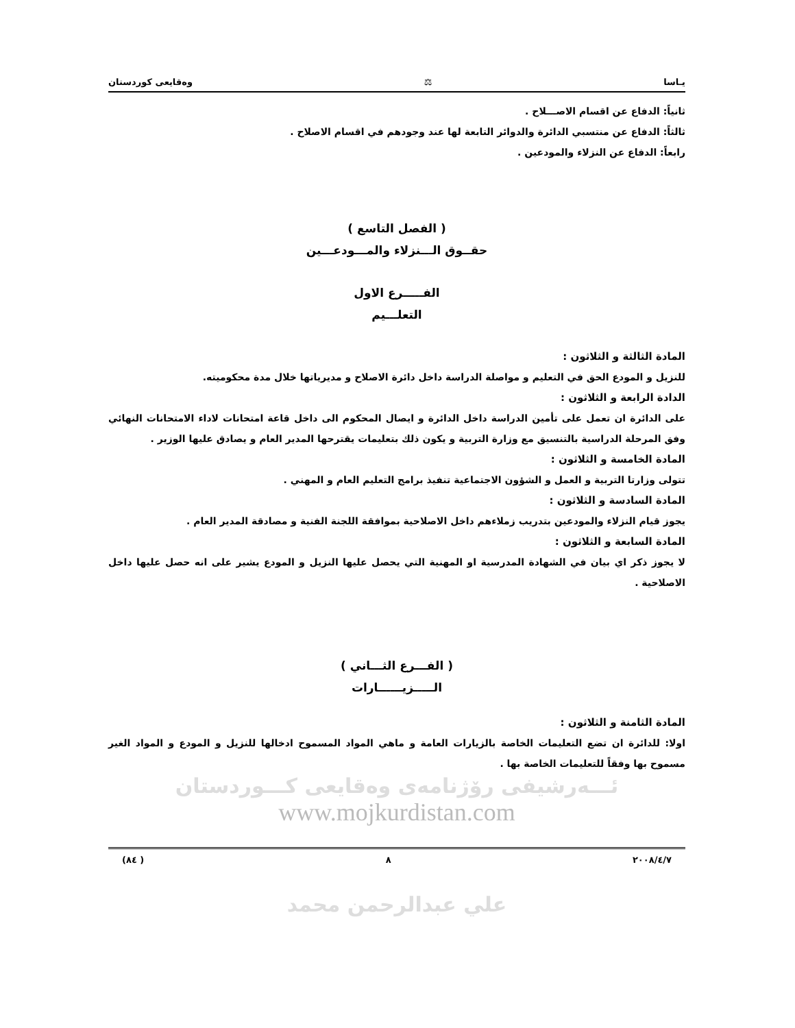يـاسا ⚖ وەقايعى كوردستان
ثانياً: الدفاع عن اقسام الاصـــلاح .
ثالثاً: الدفاع عن منتسبي الدائرة والدوائر التابعة لها عند وجودهم في اقسام الاصلاح .
رابعاً: الدفاع عن النزلاء والمودعين .
( الفصل التاسع )
حقــوق الـــنزلاء والمـــودعـــين
الفـــــرع الاول
التعلـــيم
المادة الثالثة و الثلاثون :
للنزيل و المودع الحق في التعليم و مواصلة الدراسة داخل دائرة الاصلاح و مديرياتها خلال مدة محكوميته.
الدادة الرابعة و الثلاثون :
على الدائرة ان تعمل على تأمين الدراسة داخل الدائرة و ايصال المحكوم الى داخل قاعة امتحانات لاداء الامتحانات النهائي وفق المرحلة الدراسية بالتنسيق مع وزارة التربية و يكون ذلك بتعليمات يقترحها المدير العام و يصادق عليها الوزير .
المادة الخامسة و الثلاثون :
تتولى وزارتا التربية و العمل و الشؤون الاجتماعية تنفيذ برامج التعليم العام و المهني .
المادة السادسة و الثلاثون :
يجوز قيام النزلاء والمودعين بتدريب زملاءهم داخل الاصلاحية بموافقة اللجنة الفنية و مصادقة المدير العام .
المادة السابعة و الثلاثون :
لا يجوز ذكر اي بيان في الشهادة المدرسية او المهنية التي يحصل عليها النزيل و المودع يشير على انه حصل عليها داخل الاصلاحية .
( الفـــرع الثـــاني )
الـــــزيــــــارات
المادة الثامنة و الثلاثون :
اولا: للدائرة ان تضع التعليمات الخاصة بالزيارات العامة و ماهي المواد المسموح ادخالها للنزيل و المودع و المواد الغير مسموح بها وفقاً للتعليمات الخاصة بها .
ئـــەرشيفى رۆژنامەى وەقايعى كـــوردستان
www.mojkurdistan.com
٢٠٠٨/٤/٧ ٨ ( ٨٤)
علي عبدالرحمن محمد